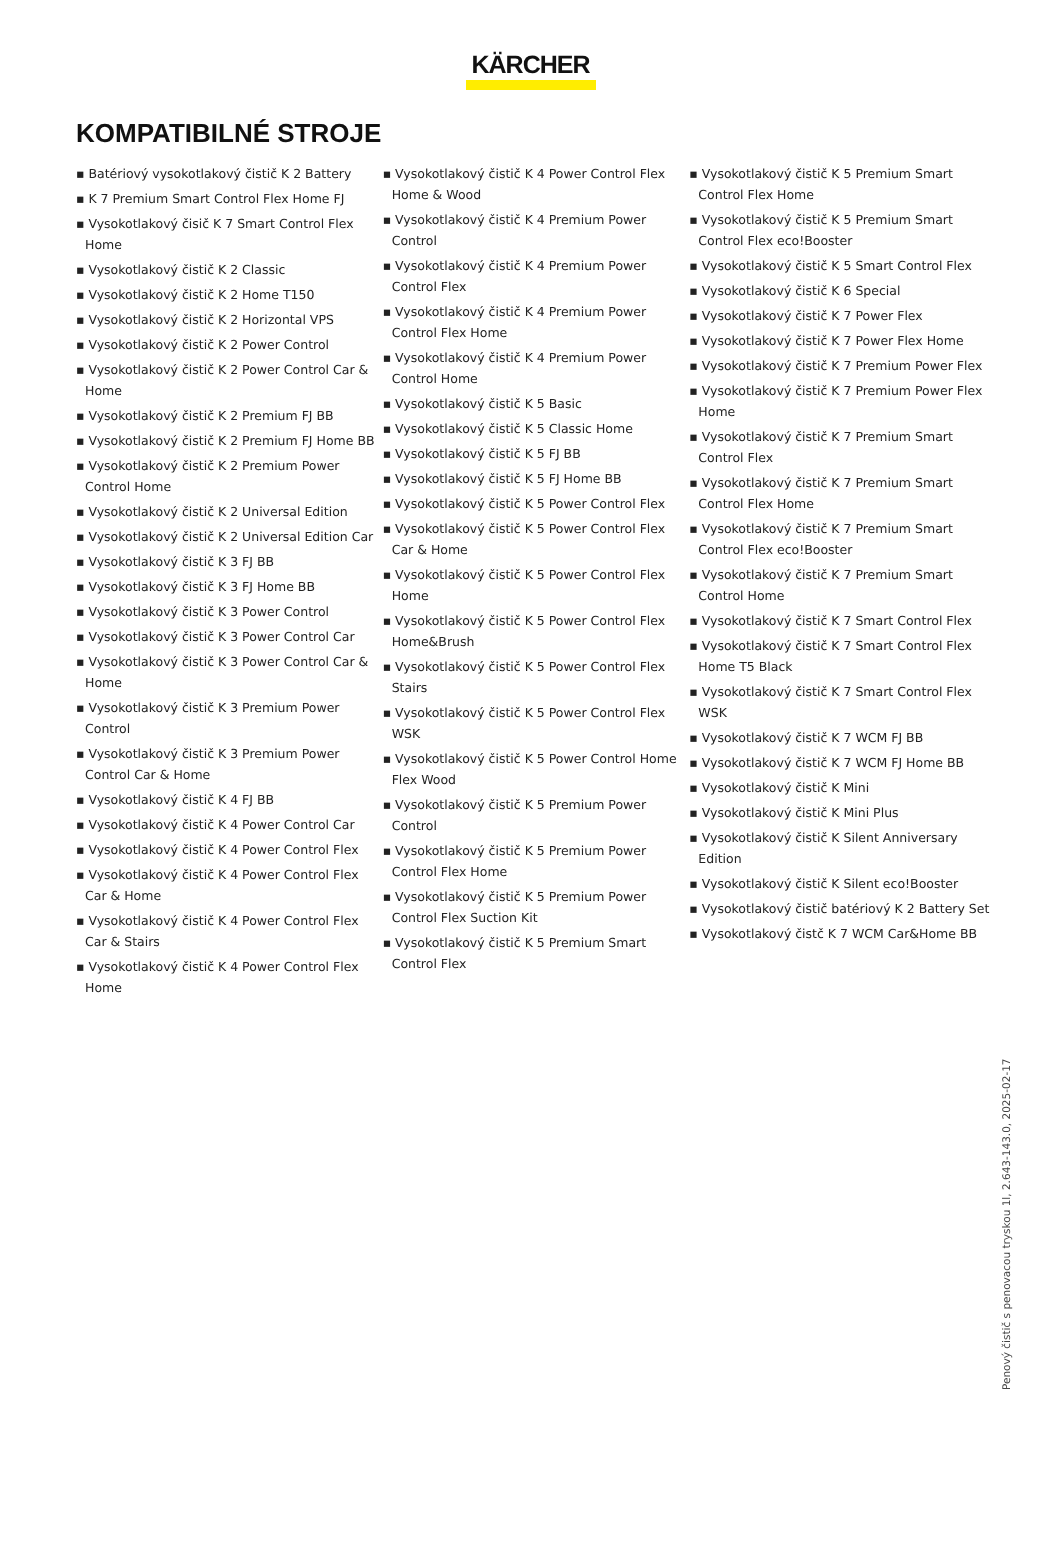KÄRCHER
KOMPATIBILNÉ STROJE
▪ Batériový vysokotlakový čistič K 2 Battery
▪ K 7 Premium Smart Control Flex Home FJ
▪ Vysokotlakový čisič K 7 Smart Control Flex Home
▪ Vysokotlakový čistič K 2 Classic
▪ Vysokotlakový čistič K 2 Home T150
▪ Vysokotlakový čistič K 2 Horizontal VPS
▪ Vysokotlakový čistič K 2 Power Control
▪ Vysokotlakový čistič K 2 Power Control Car & Home
▪ Vysokotlakový čistič K 2 Premium FJ BB
▪ Vysokotlakový čistič K 2 Premium FJ Home BB
▪ Vysokotlakový čistič K 2 Premium Power Control Home
▪ Vysokotlakový čistič K 2 Universal Edition
▪ Vysokotlakový čistič K 2 Universal Edition Car
▪ Vysokotlakový čistič K 3 FJ BB
▪ Vysokotlakový čistič K 3 FJ Home BB
▪ Vysokotlakový čistič K 3 Power Control
▪ Vysokotlakový čistič K 3 Power Control Car
▪ Vysokotlakový čistič K 3 Power Control Car & Home
▪ Vysokotlakový čistič K 3 Premium Power Control
▪ Vysokotlakový čistič K 3 Premium Power Control Car & Home
▪ Vysokotlakový čistič K 4 FJ BB
▪ Vysokotlakový čistič K 4 Power Control Car
▪ Vysokotlakový čistič K 4 Power Control Flex
▪ Vysokotlakový čistič K 4 Power Control Flex Car & Home
▪ Vysokotlakový čistič K 4 Power Control Flex Car & Stairs
▪ Vysokotlakový čistič K 4 Power Control Flex Home
▪ Vysokotlakový čistič K 4 Power Control Flex Home & Wood
▪ Vysokotlakový čistič K 4 Premium Power Control
▪ Vysokotlakový čistič K 4 Premium Power Control Flex
▪ Vysokotlakový čistič K 4 Premium Power Control Flex Home
▪ Vysokotlakový čistič K 4 Premium Power Control Home
▪ Vysokotlakový čistič K 5 Basic
▪ Vysokotlakový čistič K 5 Classic Home
▪ Vysokotlakový čistič K 5 FJ BB
▪ Vysokotlakový čistič K 5 FJ Home BB
▪ Vysokotlakový čistič K 5 Power Control Flex
▪ Vysokotlakový čistič K 5 Power Control Flex Car & Home
▪ Vysokotlakový čistič K 5 Power Control Flex Home
▪ Vysokotlakový čistič K 5 Power Control Flex Home&Brush
▪ Vysokotlakový čistič K 5 Power Control Flex Stairs
▪ Vysokotlakový čistič K 5 Power Control Flex WSK
▪ Vysokotlakový čistič K 5 Power Control Home Flex Wood
▪ Vysokotlakový čistič K 5 Premium Power Control
▪ Vysokotlakový čistič K 5 Premium Power Control Flex Home
▪ Vysokotlakový čistič K 5 Premium Power Control Flex Suction Kit
▪ Vysokotlakový čistič K 5 Premium Smart Control Flex
▪ Vysokotlakový čistič K 5 Premium Smart Control Flex Home
▪ Vysokotlakový čistič K 5 Premium Smart Control Flex eco!Booster
▪ Vysokotlakový čistič K 5 Smart Control Flex
▪ Vysokotlakový čistič K 6 Special
▪ Vysokotlakový čistič K 7 Power Flex
▪ Vysokotlakový čistič K 7 Power Flex Home
▪ Vysokotlakový čistič K 7 Premium Power Flex
▪ Vysokotlakový čistič K 7 Premium Power Flex Home
▪ Vysokotlakový čistič K 7 Premium Smart Control Flex
▪ Vysokotlakový čistič K 7 Premium Smart Control Flex Home
▪ Vysokotlakový čistič K 7 Premium Smart Control Flex eco!Booster
▪ Vysokotlakový čistič K 7 Premium Smart Control Home
▪ Vysokotlakový čistič K 7 Smart Control Flex
▪ Vysokotlakový čistič K 7 Smart Control Flex Home T5 Black
▪ Vysokotlakový čistič K 7 Smart Control Flex WSK
▪ Vysokotlakový čistič K 7 WCM FJ BB
▪ Vysokotlakový čistič K 7 WCM FJ Home BB
▪ Vysokotlakový čistič K Mini
▪ Vysokotlakový čistič K Mini Plus
▪ Vysokotlakový čistič K Silent Anniversary Edition
▪ Vysokotlakový čistič K Silent eco!Booster
▪ Vysokotlakový čistič batériový K 2 Battery Set
▪ Vysokotlakový čistč K 7 WCM Car&Home BB
Penový čistič s penovacou tryskou 1l, 2.643-143.0, 2025-02-17